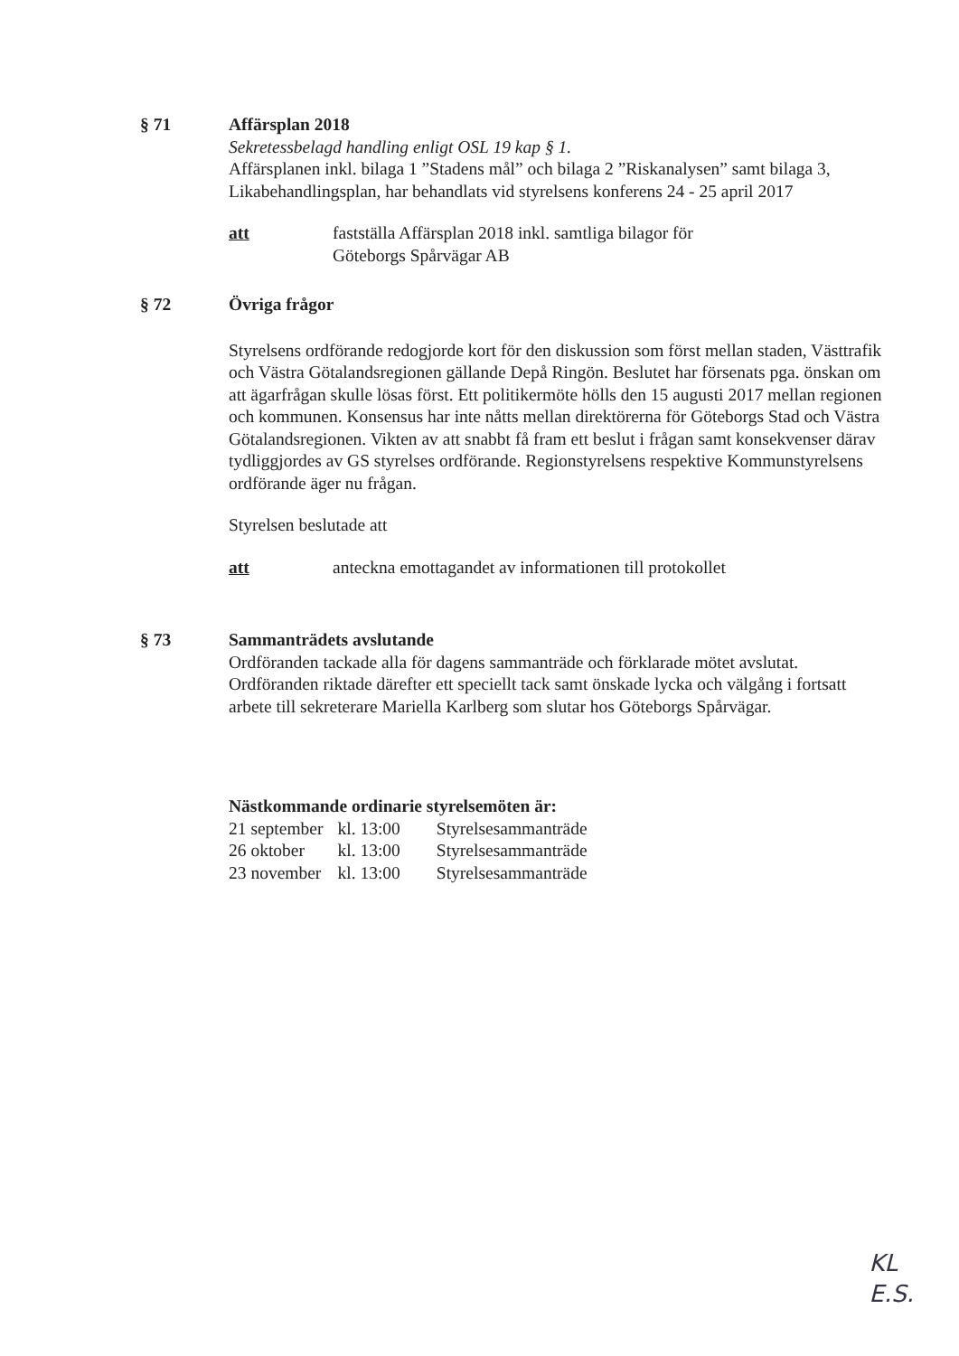§ 71 Affärsplan 2018
Sekretessbelagd handling enligt OSL 19 kap § 1.
Affärsplanen inkl. bilaga 1 ”Stadens mål” och bilaga 2 ”Riskanalysen” samt bilaga 3, Likabehandlingsplan, har behandlats vid styrelsens konferens 24 - 25 april 2017
att fastställa Affärsplan 2018 inkl. samtliga bilagor för
Göteborgs Spårvägar AB
§ 72 Övriga frågor
Styrelsens ordförande redogjorde kort för den diskussion som först mellan staden, Västtrafik och Västra Götalandsregionen gällande Depå Ringön. Beslutet har försenats pga. önskan om att ägarfrågan skulle lösas först. Ett politikermöte hölls den 15 augusti 2017 mellan regionen och kommunen. Konsensus har inte nåtts mellan direktörerna för Göteborgs Stad och Västra Götalandsregionen. Vikten av att snabbt få fram ett beslut i frågan samt konsekvenser därav tydliggjordes av GS styrelses ordförande. Regionstyrelsens respektive Kommunstyrelsens ordförande äger nu frågan.
Styrelsen beslutade att
att anteckna emottagandet av informationen till protokollet
§ 73 Sammanträdets avslutande
Ordföranden tackade alla för dagens sammanträde och förklarade mötet avslutat. Ordföranden riktade därefter ett speciellt tack samt önskade lycka och välgång i fortsatt arbete till sekreterare Mariella Karlberg som slutar hos Göteborgs Spårvägar.
Nästkommande ordinarie styrelsemöten är:
| 21 september | kl. 13:00 | Styrelsesammanträde |
| 26 oktober | kl. 13:00 | Styrelsesammanträde |
| 23 november | kl. 13:00 | Styrelsesammanträde |
KL
E.S.